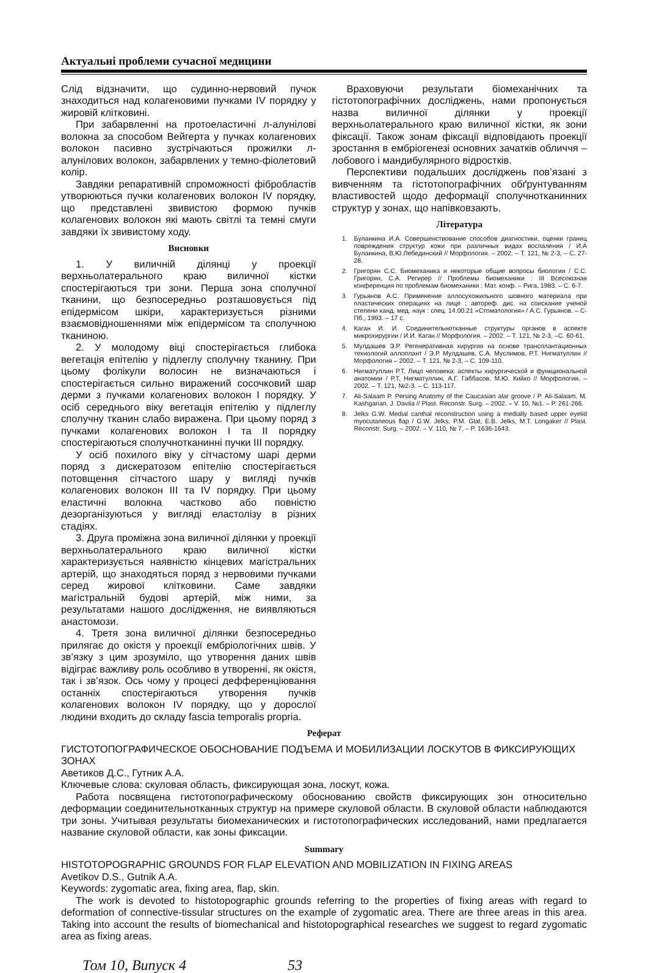Актуальні проблеми сучасної медицини
Слід відзначити, що судинно-нервовий пучок знаходиться над колагеновими пучками IV порядку у жировій клітковині.
При забарвленні на протоеластичні л-алунілові волокна за способом Вейгерта у пучках колагенових волокон пасивно зустрічаються прожилки л-алунілових волокон, забарвлених у темно-фіолетовий колір.
Завдяки репаративній спроможності фібробластів утворюються пучки колагенових волокон IV порядку, що представлені звивистою формою пучків колагенових волокон які мають світлі та темні смуги завдяки їх звивистому ходу.
Висновки
1. У виличній ділянці у проекції верхньолатерального краю виличної кістки спостерігаються три зони. Перша зона сполучної тканини, що безпосередньо розташовується під епідермісом шкіри, характеризується різними взаємовідношеннями між епідермісом та сполучною тканиною.
2. У молодому віці спостерігається глибока вегетація епітелію у підлеглу сполучну тканину. При цьому фолікули волосин не визначаються і спостерігається сильно виражений сосочковий шар дерми з пучками колагенових волокон I порядку. У осіб середнього віку вегетація епітелію у підлеглу сполучну тканин слабо виражена. При цьому поряд з пучками колагенових волокон I та II порядку спостерігаються сполучнотканинні пучки III порядку.
У осіб похилого віку у сітчастому шарі дерми поряд з дискератозом епітелію спостерігається потовщення сітчастого шару у вигляді пучків колагенових волокон III та IV порядку. При цьому еластичні волокна частково або повністю дезорганізуються у вигляді еластолізу в різних стадіях.
3. Друга проміжна зона виличної ділянки у проекції верхньолатерального краю виличної кістки характеризується наявністю кінцевих магістральних артерій, що знаходяться поряд з нервовими пучками серед жирової клітковини. Саме завдяки магістральній будові артерій, між ними, за результатами нашого дослідження, не виявляються анастомози.
4. Третя зона виличної ділянки безпосередньо прилягає до окістя у проекції ембріологічних швів. У зв’язку з цим зрозуміло, що утворення даних швів відіграє важливу роль особливо в утворенні, як окістя, так і зв’язок. Ось чому у процесі дефференціювання останніх спостерігаються утворення пучків колагенових волокон IV порядку, що у дорослої людини входить до складу fascia temporalis proprіa.
Враховуючи результати біомеханічних та гістотопографічних досліджень, нами пропонується назва виличної ділянки у проекції верхньолатерального краю виличної кістки, як зони фіксації. Також зонам фіксації відповідають проекції зростання в ембріогенезі основних зачатків обличчя – лобового і мандибулярного відростків.
Перспективи подальших досліджень пов’язані з вивченням та гістотопографічних обґрунтуванням властивостей щодо деформації сполучнотканинних структур у зонах, що напівковзають.
Література
1. Буланкина И.А. Совершенствование способов диагностики, оценки границ повреждения структур кожи при различных видах воспаления / И.А Буланкина, В.Ю.Лебединский // Морфология. – 2002. – Т. 121, № 2-3, – С. 27-28.
2. Григорян С.С. Биомеханика и некоторые общие вопросы биологии / С.С. Григорян, С.А. Регирер // Проблемы биомеханики : III Всесоюзная конференция по проблемам биомеханики : Мат. конф. – Рига, 1983. – С. 6-7.
3. Гурьянов А.С. Применение аллосухожильного шовного материала при пластических операциях на лице : автореф. дис. на соискание ученой степени канд. мед. наук : спец. 14.00.21 «Стоматология» / А.С. Гурьянов. – С-Пб., 1993. – 17 с.
4. Каган И. И. Соединительнотканные структуры органов в аспекте микрохирургии / И.И. Каган // Морфология. – 2002. – Т. 121, № 2-3, –С. 60-61.
5. Мулдашев Э.Р. Регенеративная хирургия на основе трансплантационных технологий аллоплант / Э.Р. Мулдашев, С.А. Муслимов, Р.Т. Нигматуллин // Морфология – 2002. – Т. 121, № 2-3, – С. 109-110.
6. Нигматуллин Р.Т. Лицо человека: аспекты хирургической и функциональной анатомии / Р.Т. Нигматуллин, А.Г. Габбасов, М.Ю. Кийко // Морфология. – 2002. – Т. 121, №2-3. – С. 113-117.
7. Ali-Salaam P. Persing Anatomy of the Caucasian alar groove / P. Ali-Salaam, M. Kashgarian, J. Davila // Plast. Reconstr. Surg. – 2002. – V. 10, №1. – P. 261-266.
8. Jelks G.W. Medial canthal reconstruction using a medially based upper eyelid myocutaneous flap / G.W. Jelks, P.M. Glat, E.B. Jelks, M.T. Longaker // Plast. Reconstr. Surg. – 2002. – V. 110, № 7. – P. 1636-1643.
Реферат
ГИСТОТОПОГРАФИЧЕСКОЕ ОБОСНОВАНИЕ ПОДЪЕМА И МОБИЛИЗАЦИИ ЛОСКУТОВ В ФИКСИРУЮЩИХ ЗОНАХ
Аветиков Д.С., Гутник А.А.
Ключевые слова: скуловая область, фиксирующая зона, лоскут, кожа.
Работа посвящена гистотопографическому обоснованию свойств фиксирующих зон относительно деформации соединительнотканных структур на примере скуловой области. В скуловой области наблюдаются три зоны. Учитывая результаты биомеханических и гистотопографических исследований, нами предлагается название скуловой области, как зоны фиксации.
Summary
HISTOTOPOGRAPHIC GROUNDS FOR FLAP ELEVATION AND MOBILIZATION IN FIXING AREAS
Avetikov D.S., Gutnik A.A.
Keywords: zygomatic area, fixing area, flap, skin.
The work is devoted to histotopographic grounds referring to the properties of fixing areas with regard to deformation of connective-tissular structures on the example of zygomatic area. There are three areas in this area. Taking into account the results of biomechanical and histotopographical researches we suggest to regard zygomatic area as fixing areas.
Том 10, Випуск 4 53